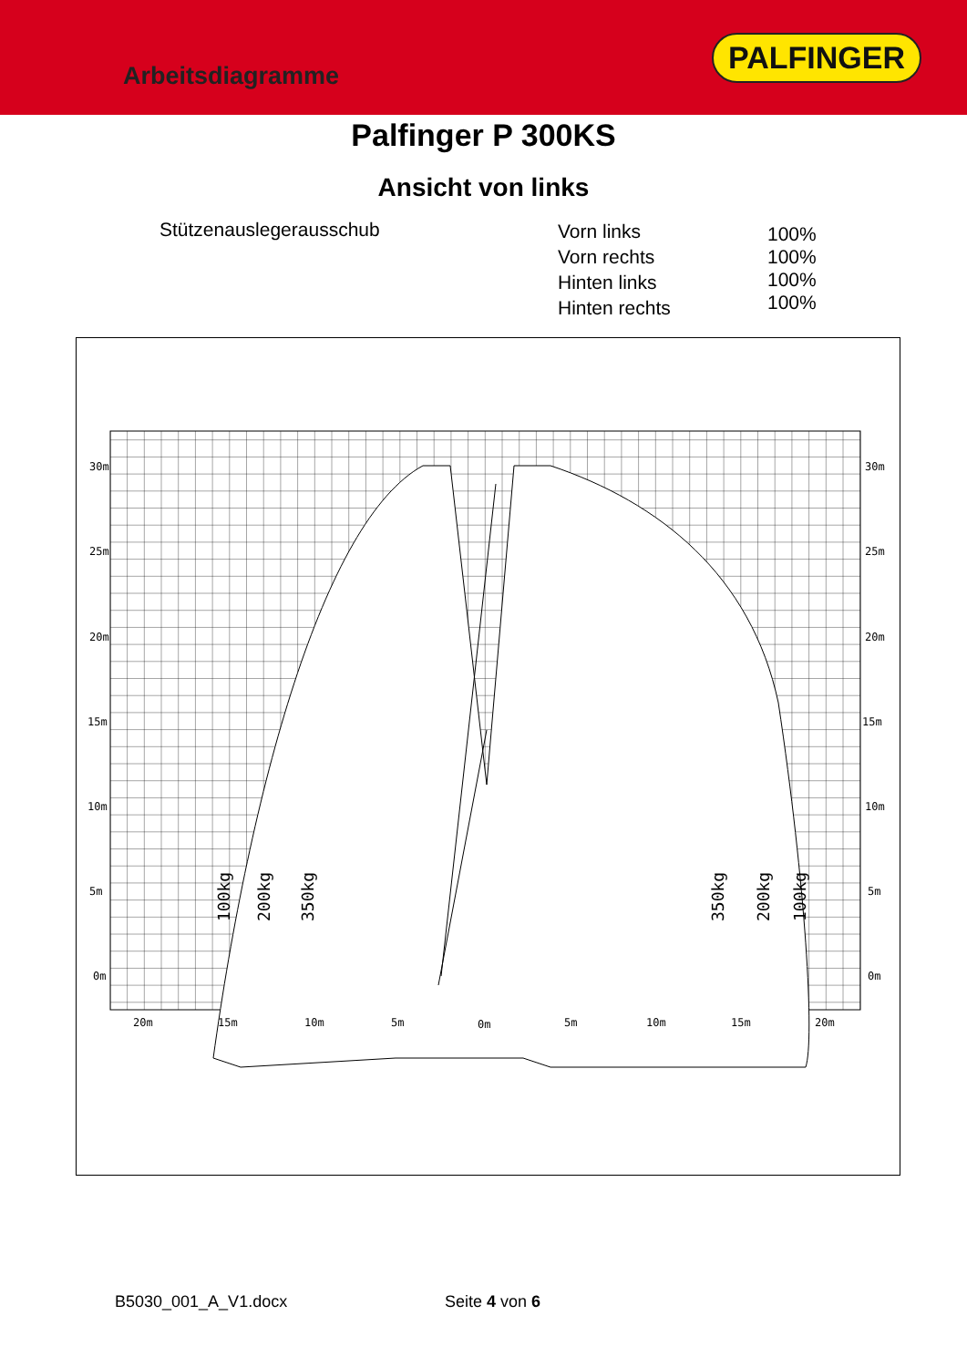Arbeitsdiagramme
PALFINGER
Palfinger P 300KS
Ansicht von links
Stützenauslegerausschub
Vorn links
Vorn rechts
Hinten links
Hinten rechts
100%
100%
100%
100%
30m
25m
20m
15m
10m
5m
0m
30m
25m
20m
15m
10m
5m
0m
20m
15m
10m
5m
0m
5m
10m
15m
20m
100kg
200kg
350kg
350kg
200kg
100kg
B5030_001_A_V1.docx Seite 4 von 6